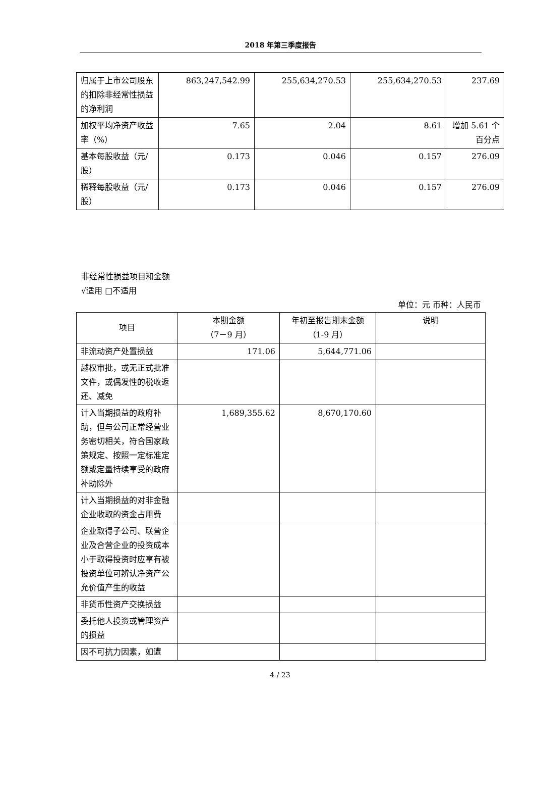2018 年第三季度报告
| 归属于上市公司股东的扣除非经常性损益的净利润 | 863,247,542.99 | 255,634,270.53 | 255,634,270.53 | 237.69 |
| 加权平均净资产收益率（%） | 7.65 | 2.04 | 8.61 | 增加 5.61 个百分点 |
| 基本每股收益（元/股） | 0.173 | 0.046 | 0.157 | 276.09 |
| 稀释每股收益（元/股） | 0.173 | 0.046 | 0.157 | 276.09 |
非经常性损益项目和金额
√适用 □不适用
单位：元 币种：人民币
| 项目 | 本期金额 （7－9 月） | 年初至报告期末金额 （1-9 月） | 说明 |
| --- | --- | --- | --- |
| 非流动资产处置损益 | 171.06 | 5,644,771.06 | |
| 越权审批，或无正式批准文件，或偶发性的税收返还、减免 | | | |
| 计入当期损益的政府补助，但与公司正常经营业务密切相关，符合国家政策规定、按照一定标准定额或定量持续享受的政府补助除外 | 1,689,355.62 | 8,670,170.60 | |
| 计入当期损益的对非金融企业收取的资金占用费 | | | |
| 企业取得子公司、联营企业及合营企业的投资成本小于取得投资时应享有被投资单位可辨认净资产公允价值产生的收益 | | | |
| 非货币性资产交换损益 | | | |
| 委托他人投资或管理资产的损益 | | | |
| 因不可抗力因素，如遭 | | | |
4 / 23